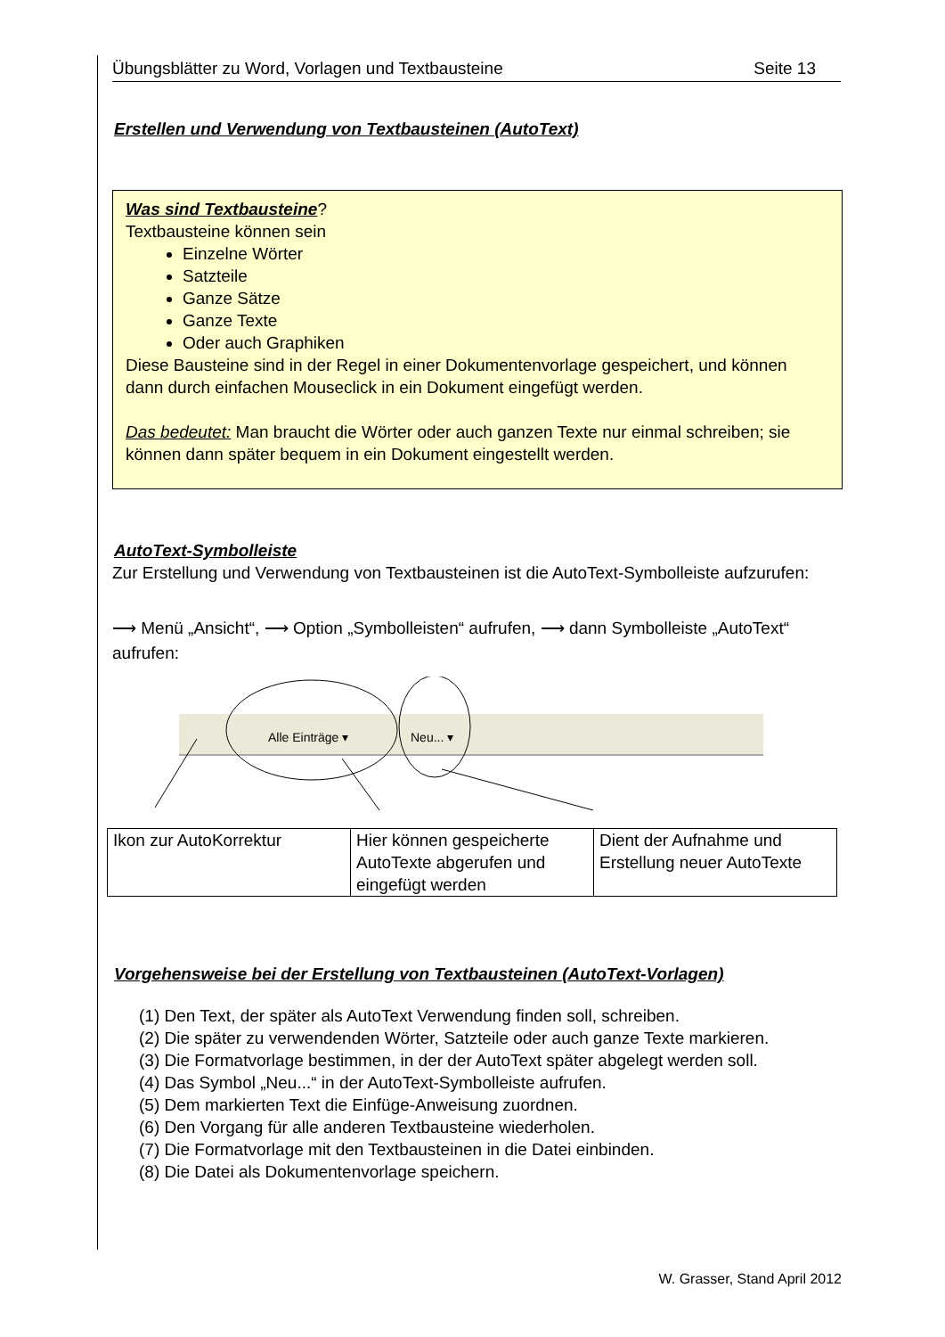Übungsblätter zu Word, Vorlagen und Textbausteine Seite 13
Erstellen und Verwendung von Textbausteinen (AutoText)
Was sind Textbausteine?
Textbausteine können sein
Einzelne Wörter
Satzteile
Ganze Sätze
Ganze Texte
Oder auch Graphiken
Diese Bausteine sind in der Regel in einer Dokumentenvorlage gespeichert, und können dann durch einfachen Mouseclick in ein Dokument eingefügt werden.
Das bedeutet: Man braucht die Wörter oder auch ganzen Texte nur einmal schreiben; sie können dann später bequem in ein Dokument eingestellt werden.
AutoText-Symbolleiste
Zur Erstellung und Verwendung von Textbausteinen ist die AutoText-Symbolleiste aufzurufen:
⟶ Menü „Ansicht“, ⟶ Option „Symbolleisten“ aufrufen, ⟶ dann Symbolleiste „AutoText“ aufrufen:
Alle Einträge ▾ Neu... ▾
| Ikon zur AutoKorrektur | Hier können gespeicherte AutoTexte abgerufen und eingefügt werden | Dient der Aufnahme und Erstellung neuer AutoTexte |
Vorgehensweise bei der Erstellung von Textbausteinen (AutoText-Vorlagen)
(1) Den Text, der später als AutoText Verwendung finden soll, schreiben.
(2) Die später zu verwendenden Wörter, Satzteile oder auch ganze Texte markieren.
(3) Die Formatvorlage bestimmen, in der der AutoText später abgelegt werden soll.
(4) Das Symbol „Neu...“ in der AutoText-Symbolleiste aufrufen.
(5) Dem markierten Text die Einfüge-Anweisung zuordnen.
(6) Den Vorgang für alle anderen Textbausteine wiederholen.
(7) Die Formatvorlage mit den Textbausteinen in die Datei einbinden.
(8) Die Datei als Dokumentenvorlage speichern.
W. Grasser, Stand April 2012